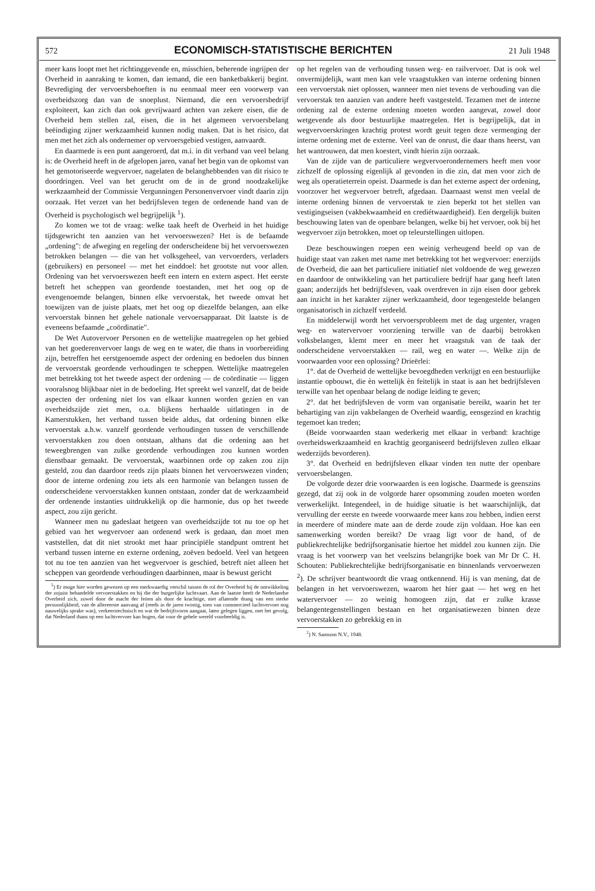572 ECONOMISCH-STATISTISCHE BERICHTEN 21 Juli 1948
meer kans loopt met het richtinggevende en, misschien, beherende ingrijpen der Overheid in aanraking te komen, dan iemand, die een banketbakkerij begint. Bevrediging der vervoersbehoeften is nu eenmaal meer een voorwerp van overheidszorg dan van de snoeplust. Niemand, die een vervoersbedrijf exploiteert, kan zich dan ook gevrijwaard achten van zekere eisen, die de Overheid hem stellen zal, eisen, die in het algemeen vervoersbelang beëindiging zijner werkzaamheid kunnen nodig maken. Dat is het risico, dat men met het zich als ondernemer op vervoersgebied vestigen, aanvaardt.
En daarmede is een punt aangeroerd, dat m.i. in dit verband van veel belang is: de Overheid heeft in de afgelopen jaren, vanaf het begin van de opkomst van het gemotoriseerde wegvervoer, nagelaten de belanghebbenden van dit risico te doordringen. Veel van het gerucht om de in de grond noodzakelijke werkzaamheid der Commissie Vergunningen Personenvervoer vindt daarin zijn oorzaak. Het verzet van het bedrijfsleven tegen de ordenende hand van de Overheid is psychologisch wel begrijpelijk <sup>1</sup>).
Zo komen we tot de vraag: welke taak heeft de Overheid in het huidige tijdsgewricht ten aanzien van het vervoerswezen? Het is de befaamde „ordening": de afweging en regeling der onderscheidene bij het vervoerswezen betrokken belangen — die van het volksgeheel, van vervoerders, verladers (gebruikers) en personeel — met het einddoel: het grootste nut voor allen. Ordening van het vervoerswezen heeft een intern en extern aspect. Het eerste betreft het scheppen van geordende toestanden, met het oog op de evengenoemde belangen, binnen elke vervoerstak, het tweede omvat het toewijzen van de juiste plaats, met het oog op diezelfde belangen, aan elke vervoerstak binnen het gehele nationale vervoersapparaat. Dit laatste is de eveneens befaamde „coördinatie".
De Wet Autovervoer Personen en de wettelijke maatregelen op het gebied van het goederenvervoer langs de weg en te water, die thans in voorbereiding zijn, betreffen het eerstgenoemde aspect der ordening en bedoelen dus binnen de vervoerstak geordende verhoudingen te scheppen. Wettelijke maatregelen met betrekking tot het tweede aspect der ordening — de coördinatie — liggen vooralsnog blijkbaar niet in de bedoeling. Het spreekt wel vanzelf, dat de beide aspecten der ordening niet los van elkaar kunnen worden gezien en van overheidszijde ziet men, o.a. blijkens herhaalde uitlatingen in de Kamerstukken, het verband tussen beide aldus, dat ordening binnen elke vervoerstak a.h.w. vanzelf geordende verhoudingen tussen de verschillende vervoerstakken zou doen ontstaan, althans dat die ordening aan het teweegbrengen van zulke geordende verhoudingen zou kunnen worden dienstbaar gemaakt. De vervoerstak, waarbinnen orde op zaken zou zijn gesteld, zou dan daardoor reeds zijn plaats binnen het vervoerswezen vinden; door de interne ordening zou iets als een harmonie van belangen tussen de onderscheidene vervoerstakken kunnen ontstaan, zonder dat de werkzaamheid der ordenende instanties uitdrukkelijk op die harmonie, dus op het tweede aspect, zou zijn gericht.
Wanneer men nu gadeslaat hetgeen van overheidszijde tot nu toe op het gebied van het wegvervoer aan ordenend werk is gedaan, dan moet men vaststellen, dat dit niet strookt met haar principiële standpunt omtrent het verband tussen interne en externe ordening, zoëven bedoeld. Veel van hetgeen tot nu toe ten aanzien van het wegvervoer is geschied, betreft niet alleen het scheppen van geordende verhoudingen daarbinnen, maar is bewust gericht
<sup>1</sup>) Er moge hier worden gewezen op een merkwaardig verschil tussen de rol der Overheid bij de ontwikkeling der zojuist behandelde vervoerstakken en bij die der burgerlijke luchtvaart. Aan de laatste heeft de Nederlandse Overheid zich, zowel door de macht der feiten als door de krachtige, niet aflatende drang van een sterke persoonlijkheid, van de allereerste aanvang af (reeds in de jaren twintig, toen van commercieel luchtvervoer nog nauwelijks sprake was), verkeerstechnisch en wat de bedrijfsvorm aangaat, laten gelegen liggen, met het gevolg, dat Nederland thans op een luchtvervoer kan bogen, dat voor de gehele wereld voorbeeldig is.
op het regelen van de verhouding tussen weg- en railvervoer. Dat is ook wel onvermijdelijk, want men kan vele vraagstukken van interne ordening binnen een vervoerstak niet oplossen, wanneer men niet tevens de verhouding van die vervoerstak ten aanzien van andere heeft vastgesteld. Tezamen met de interne ordening zal de externe ordening moeten worden aangevat, zowel door wetgevende als door bestuurlijke maatregelen. Het is begrijpelijk, dat in wegvervoerskringen krachtig protest wordt geuit tegen deze vermenging der interne ordening met de externe. Veel van de onrust, die daar thans heerst, van het wantrouwen, dat men koestert, vindt hierin zijn oorzaak.
Van de zijde van de particuliere wegvervoerondernemers heeft men voor zichzelf de oplossing eigenlijk al gevonden in die zin, dat men voor zich de weg als operatieterrein opeist. Daarmede is dan het externe aspect der ordening, voorzover het wegvervoer betreft, afgedaan. Daarnaast wenst men veelal de interne ordening binnen de vervoerstak te zien beperkt tot het stellen van vestigingseisen (vakbekwaamheid en crediétwaardigheid). Een dergelijk buiten beschouwing laten van de openbare belangen, welke bij het vervoer, ook bij het wegvervoer zijn betrokken, moet op teleurstellingen uitlopen.
Deze beschouwingen roepen een weinig verheugend beeld op van de huidige staat van zaken met name met betrekking tot het wegvervoer: enerzijds de Overheid, die aan het particuliere initiatief niet voldoende de weg gewezen en daardoor de ontwikkeling van het particuliere bedrijf haar gang heeft laten gaan; anderzijds het bedrijfsleven, vaak overdreven in zijn eisen door gebrek aan inzicht in het karakter zijner werkzaamheid, door tegengestelde belangen organisatorisch in zichzelf verdeeld.
En middelerwijl wordt het vervoersprobleem met de dag urgenter, vragen weg- en watervervoer voorziening terwille van de daarbij betrokken volksbelangen, klemt meer en meer het vraagstuk van de taak der onderscheidene vervoerstakken — rail, weg en water —. Welke zijn de voorwaarden voor een oplossing? Drieërlei:
1°. dat de Overheid de wettelijke bevoegdheden verkrijgt en een bestuurlijke instantie opbouwt, die èn wettelijk èn feitelijk in staat is aan het bedrijfsleven terwille van het openbaar belang de nodige leiding te geven;
2°. dat het bedrijfsleven de vorm van organisatie bereikt, waarin het ter behartiging van zijn vakbelangen de Overheid waardig, eensgezind en krachtig tegemoet kan treden;
(Beide voorwaarden staan wederkerig met elkaar in verband: krachtige overheidswerkzaamheid en krachtig georganiseerd bedrijfsleven zullen elkaar wederzijds bevorderen).
3°. dat Overheid en bedrijfsleven elkaar vinden ten nutte der openbare vervoersbelangen.
De volgorde dezer drie voorwaarden is een logische. Daarmede is geenszins gezegd, dat zij ook in de volgorde harer opsomming zouden moeten worden verwerkelijkt. Integendeel, in de huidige situatie is het waarschijnlijk, dat vervulling der eerste en tweede voorwaarde meer kans zou hebben, indien eerst in meerdere of mindere mate aan de derde zoude zijn voldaan. Hoe kan een samenwerking worden bereikt? De vraag ligt voor de hand, of de publiekrechtelijke bedrijfsorganisatie hiertoe het middel zou kunnen zijn. Die vraag is het voorwerp van het veelszins belangrijke boek van Mr Dr C. H. Schouten: Publiekrechtelijke bedrijfsorganisatie en binnenlands vervoerwezen <sup>2</sup>). De schrijver beantwoordt die vraag ontkennend. Hij is van mening, dat de belangen in het vervoerswezen, waarom het hier gaat — het weg en het watervervoer — zo weinig homogeen zijn, dat er zulke krasse belangentegenstellingen bestaan en het organisatiewezen binnen deze vervoerstakken zo gebrekkig en in
<sup>2</sup>) N. Samsom N.V., 1948.